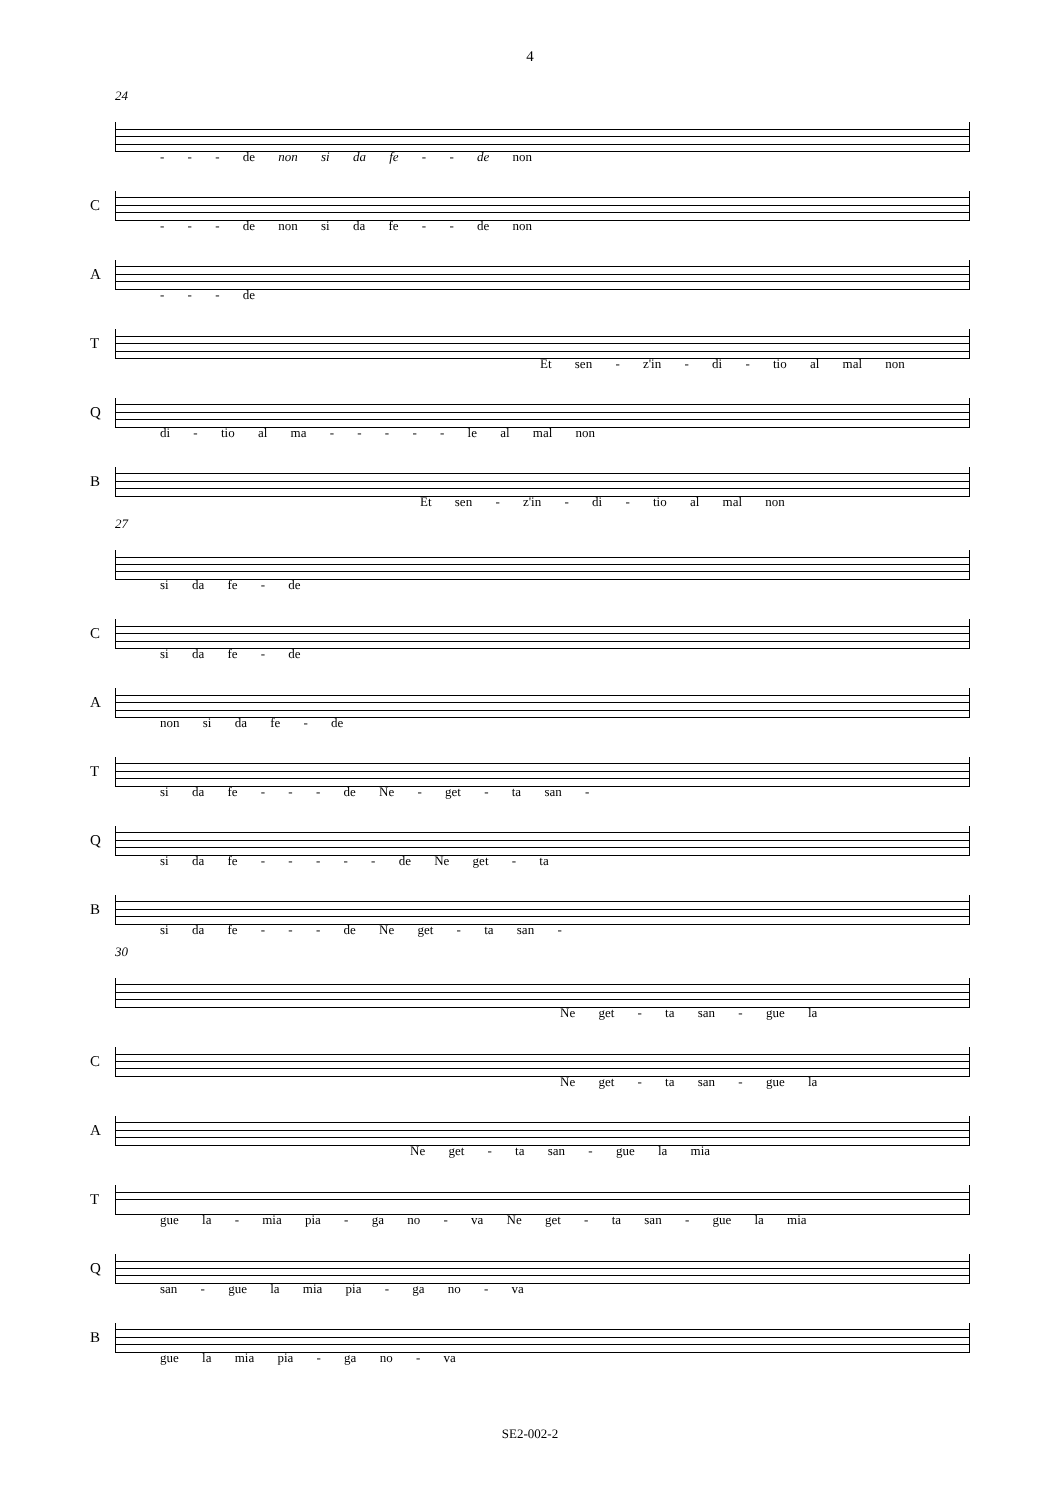4
24
- - - de non si da fe - - de non
C
- - - de non si da fe - - de non
A
- - - de
T
Et sen - z'in - di - tio al mal non
Q
di - tio al ma - - - - - le al mal non
B
Et sen - z'in - di - tio al mal non
27
si da fe - de
C
si da fe - de
A
non si da fe - de
T
si da fe - - - de Ne - get - ta san -
Q
si da fe - - - - - de Ne get - ta
B
si da fe - - - de Ne get - ta san -
30
Ne get - ta san - gue la
C
Ne get - ta san - gue la
A
Ne get - ta san - gue la mia
T
gue la - mia pia - ga no - va Ne get - ta san - gue la mia
Q
san - gue la mia pia - ga no - va
B
gue la mia pia - ga no - va
SE2-002-2